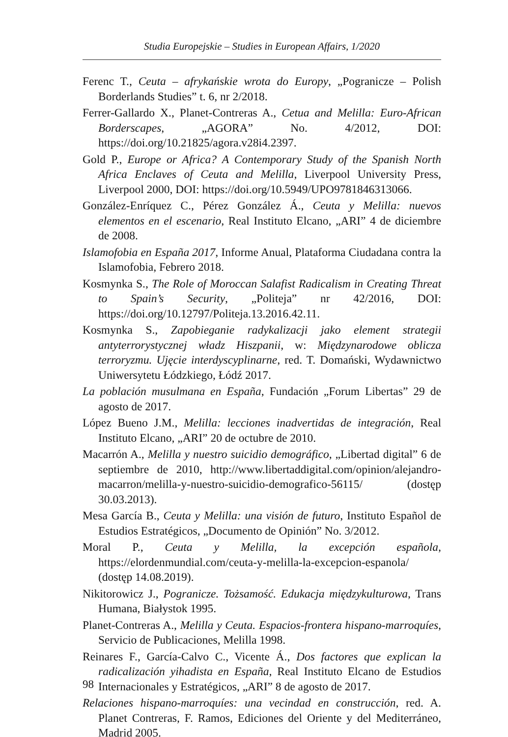Studia Europejskie – Studies in European Affairs, 1/2020
Ferenc T., Ceuta – afrykańskie wrota do Europy, „Pogranicze – Polish Borderlands Studies” t. 6, nr 2/2018.
Ferrer-Gallardo X., Planet-Contreras A., Cetua and Melilla: Euro-African Borderscapes, „AGORA” No. 4/2012, DOI: https://doi.org/10.21825/agora.v28i4.2397.
Gold P., Europe or Africa? A Contemporary Study of the Spanish North Africa Enclaves of Ceuta and Melilla, Liverpool University Press, Liverpool 2000, DOI: https://doi.org/10.5949/UPO9781846313066.
González-Enríquez C., Pérez González Á., Ceuta y Melilla: nuevos elementos en el escenario, Real Instituto Elcano, „ARI” 4 de diciembre de 2008.
Islamofobia en España 2017, Informe Anual, Plataforma Ciudadana contra la Islamofobia, Febrero 2018.
Kosmynka S., The Role of Moroccan Salafist Radicalism in Creating Threat to Spain’s Security, „Politeja” nr 42/2016, DOI: https://doi.org/10.12797/Politeja.13.2016.42.11.
Kosmynka S., Zapobieganie radykalizacji jako element strategii antyterrorystycznej władz Hiszpanii, w: Międzynarodowe oblicza terroryzmu. Ujęcie interdyscyplinarne, red. T. Domański, Wydawnictwo Uniwersytetu Łódzkiego, Łódź 2017.
La población musulmana en España, Fundación „Forum Libertas” 29 de agosto de 2017.
López Bueno J.M., Melilla: lecciones inadvertidas de integración, Real Instituto Elcano, „ARI” 20 de octubre de 2010.
Macarrón A., Melilla y nuestro suicidio demográfico, „Libertad digital” 6 de septiembre de 2010, http://www.libertaddigital.com/opinion/alejandro-macarron/melilla-y-nuestro-suicidio-demografico-56115/ (dostęp 30.03.2013).
Mesa García B., Ceuta y Melilla: una visión de futuro, Instituto Español de Estudios Estratégicos, „Documento de Opinión” No. 3/2012.
Moral P., Ceuta y Melilla, la excepción española, https://elordenmundial.com/ceuta-y-melilla-la-excepcion-espanola/ (dostęp 14.08.2019).
Nikitorowicz J., Pogranicze. Tożsamość. Edukacja międzykulturowa, Trans Humana, Białystok 1995.
Planet-Contreras A., Melilla y Ceuta. Espacios-frontera hispano-marroquíes, Servicio de Publicaciones, Melilla 1998.
Reinares F., García-Calvo C., Vicente Á., Dos factores que explican la radicalización yihadista en España, Real Instituto Elcano de Estudios Internacionales y Estratégicos, „ARI” 8 de agosto de 2017.
Relaciones hispano-marroquíes: una vecindad en construcción, red. A. Planet Contreras, F. Ramos, Ediciones del Oriente y del Mediterráneo, Madrid 2005.
98